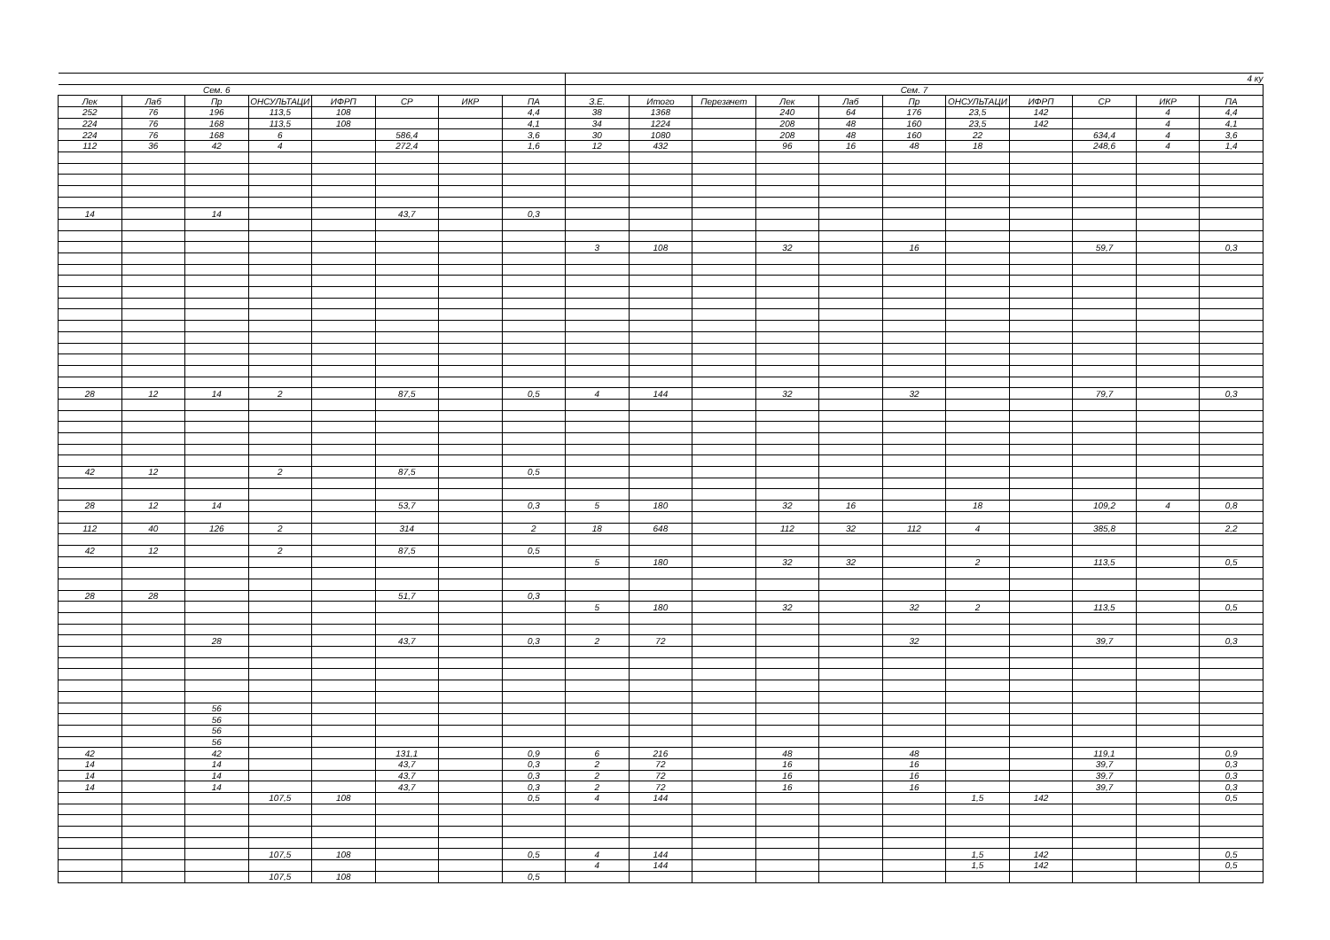| | | | | | | | | 4 ку | | | | | | | | | | |
| | | Сем. 6 | | | | | | | | | | | Сем. 7 | | | | | |
| Лек | Лаб | Пр | ОНСУЛЬТАЦИ | ИФРП | СР | ИКР | ПА | З.Е. | Итого | Перезачет | Лек | Лаб | Пр | ОНСУЛЬТАЦИ | ИФРП | СР | ИКР | ПА |
| 252 | 76 | 196 | 113,5 | 108 | | | 4,4 | 38 | 1368 | | 240 | 64 | 176 | 23,5 | 142 | | 4 | 4,4 |
| 224 | 76 | 168 | 113,5 | 108 | | | 4,1 | 34 | 1224 | | 208 | 48 | 160 | 23,5 | 142 | | 4 | 4,1 |
| 224 | 76 | 168 | 6 | | 586,4 | | 3,6 | 30 | 1080 | | 208 | 48 | 160 | 22 | | 634,4 | 4 | 3,6 |
| 112 | 36 | 42 | 4 | | 272,4 | | 1,6 | 12 | 432 | | 96 | 16 | 48 | 18 | | 248,6 | 4 | 1,4 |
| 14 | | 14 | | | 43,7 | | 0,3 | | | | | | | | | | | |
| | | | | | | | | 3 | 108 | | 32 | | 16 | | | 59,7 | | 0,3 |
| 28 | 12 | 14 | 2 | | 87,5 | | 0,5 | 4 | 144 | | 32 | | 32 | | | 79,7 | | 0,3 |
| 42 | 12 | | 2 | | 87,5 | | 0,5 | | | | | | | | | | | |
| 28 | 12 | 14 | | | 53,7 | | 0,3 | 5 | 180 | | 32 | 16 | | 18 | | 109,2 | 4 | 0,8 |
| 112 | 40 | 126 | 2 | | 314 | | 2 | 18 | 648 | | 112 | 32 | 112 | 4 | | 385,8 | | 2,2 |
| 42 | 12 | | 2 | | 87,5 | | 0,5 | | | | | | | | | | | |
| | | | | | | | | 5 | 180 | | 32 | 32 | | 2 | | 113,5 | | 0,5 |
| 28 | 28 | | | | 51,7 | | 0,3 | | | | | | | | | | | |
| | | | | | | | | 5 | 180 | | 32 | | 32 | 2 | | 113,5 | | 0,5 |
| | | 28 | | | 43,7 | | 0,3 | 2 | 72 | | | | 32 | | | 39,7 | | 0,3 |
| | | 56 | | | | | | | | | | | | | | | | |
| | | 56 | | | | | | | | | | | | | | | | |
| | | 56 | | | | | | | | | | | | | | | | |
| | | 56 | | | | | | | | | | | | | | | | |
| 42 | | 42 | | | 131,1 | | 0,9 | 6 | 216 | | 48 | | 48 | | | 119,1 | | 0,9 |
| 14 | | 14 | | | 43,7 | | 0,3 | 2 | 72 | | 16 | | 16 | | | 39,7 | | 0,3 |
| 14 | | 14 | | | 43,7 | | 0,3 | 2 | 72 | | 16 | | 16 | | | 39,7 | | 0,3 |
| 14 | | 14 | | | 43,7 | | 0,3 | 2 | 72 | | 16 | | 16 | | | 39,7 | | 0,3 |
| | | | 107,5 | 108 | | | 0,5 | 4 | 144 | | | | | 1,5 | 142 | | | 0,5 |
| | | | 107,5 | 108 | | | 0,5 | 4 | 144 | | | | | 1,5 | 142 | | | 0,5 |
| | | | | | | | | 4 | 144 | | | | | 1,5 | 142 | | | 0,5 |
| | | | 107,5 | 108 | | | 0,5 | | | | | | | | | | | |